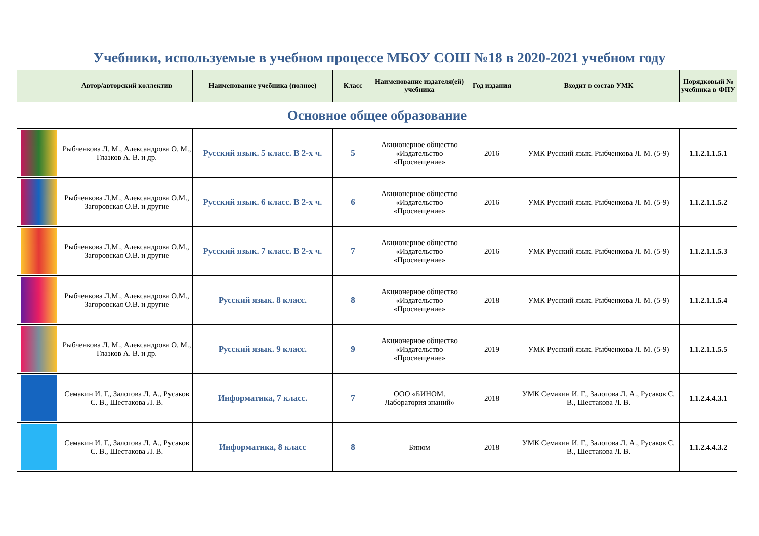Учебники, используемые в учебном процессе МБОУ СОШ №18 в 2020-2021 учебном году
| | Автор/авторский коллектив | Наименование учебника (полное) | Класс | Наименование издателя(ей) учебника | Год издания | Входит в состав УМК | Порядковый № учебника в ФПУ |
| --- | --- | --- | --- | --- | --- | --- | --- |
| Основное общее образование | | | | | | | |
| | Рыбченкова Л. М., Александрова О. М., Глазков А. В. и др. | Русский язык. 5 класс. В 2-х ч. | 5 | Акционерное общество «Издательство «Просвещение» | 2016 | УМК Русский язык. Рыбченкова Л. М. (5-9) | 1.1.2.1.1.5.1 |
| | Рыбченкова Л.М., Александрова О.М., Загоровская О.В. и другие | Русский язык. 6 класс. В 2-х ч. | 6 | Акционерное общество «Издательство «Просвещение» | 2016 | УМК Русский язык. Рыбченкова Л. М. (5-9) | 1.1.2.1.1.5.2 |
| | Рыбченкова Л.М., Александрова О.М., Загоровская О.В. и другие | Русский язык. 7 класс. В 2-х ч. | 7 | Акционерное общество «Издательство «Просвещение» | 2016 | УМК Русский язык. Рыбченкова Л. М. (5-9) | 1.1.2.1.1.5.3 |
| | Рыбченкова Л.М., Александрова О.М., Загоровская О.В. и другие | Русский язык. 8 класс. | 8 | Акционерное общество «Издательство «Просвещение» | 2018 | УМК Русский язык. Рыбченкова Л. М. (5-9) | 1.1.2.1.1.5.4 |
| | Рыбченкова Л. М., Александрова О. М., Глазков А. В. и др. | Русский язык. 9 класс. | 9 | Акционерное общество «Издательство «Просвещение» | 2019 | УМК Русский язык. Рыбченкова Л. М. (5-9) | 1.1.2.1.1.5.5 |
| | Семакин И. Г., Залогова Л. А., Русаков С. В., Шестакова Л. В. | Информатика, 7 класс. | 7 | ООО «БИНОМ. Лаборатория знаний» | 2018 | УМК Семакин И. Г., Залогова Л. А., Русаков С. В., Шестакова Л. В. | 1.1.2.4.4.3.1 |
| | Семакин И. Г., Залогова Л. А., Русаков С. В., Шестакова Л. В. | Информатика, 8 класс | 8 | Бином | 2018 | УМК Семакин И. Г., Залогова Л. А., Русаков С. В., Шестакова Л. В. | 1.1.2.4.4.3.2 |